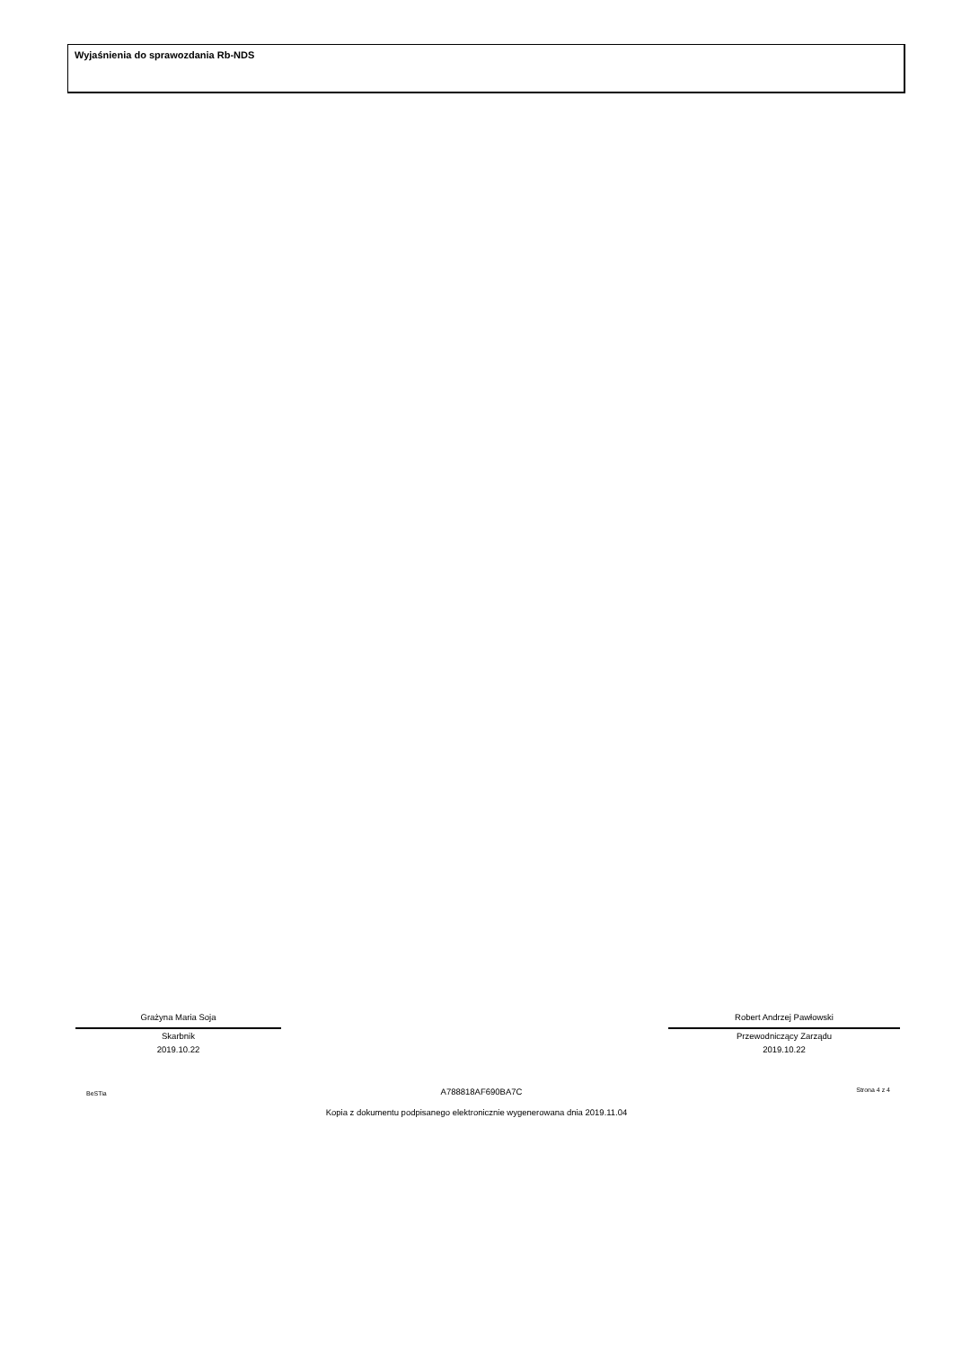Wyjaśnienia do sprawozdania Rb-NDS
Grażyna Maria Soja
Skarbnik
2019.10.22
Robert Andrzej Pawłowski
Przewodniczący Zarządu
2019.10.22
BeSTia A788818AF690BA7C Strona 4 z 4
Kopia z dokumentu podpisanego elektronicznie wygenerowana dnia 2019.11.04